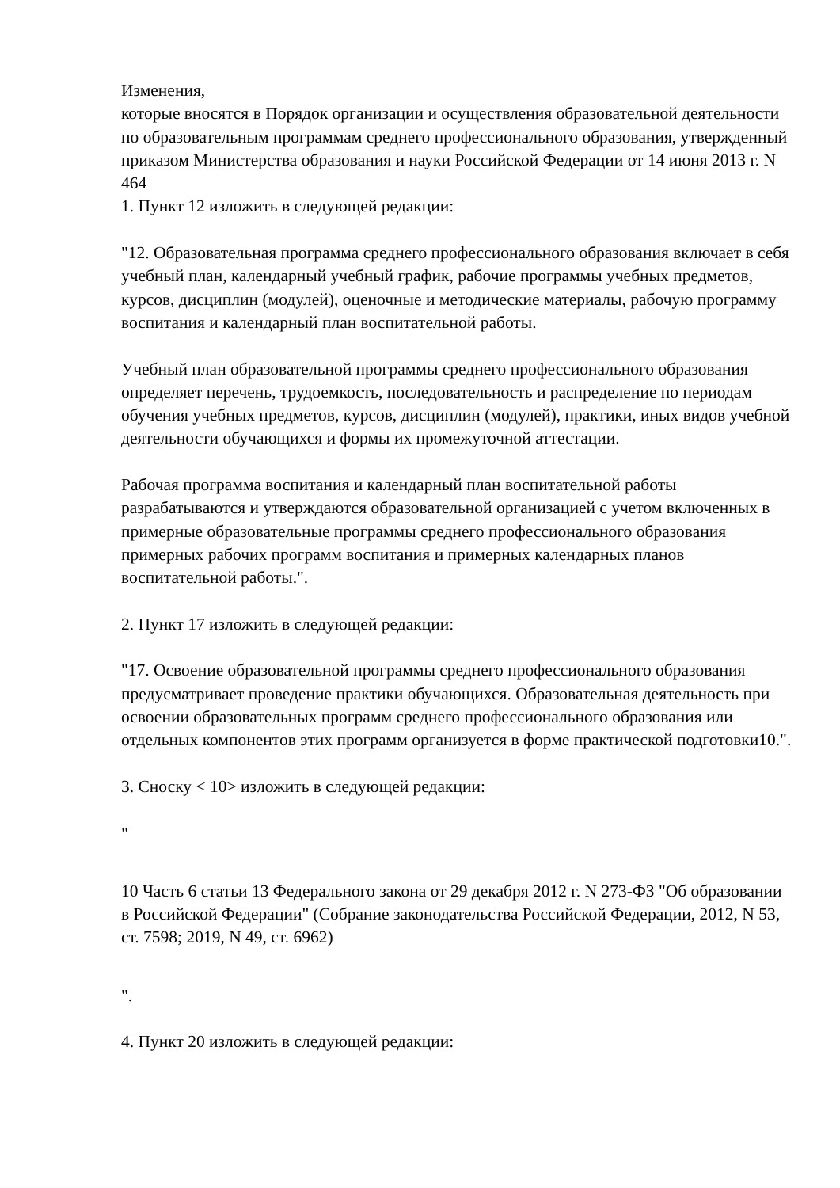Изменения,
которые вносятся в Порядок организации и осуществления образовательной деятельности по образовательным программам среднего профессионального образования, утвержденный приказом Министерства образования и науки Российской Федерации от 14 июня 2013 г. N 464
1. Пункт 12 изложить в следующей редакции:
"12. Образовательная программа среднего профессионального образования включает в себя учебный план, календарный учебный график, рабочие программы учебных предметов, курсов, дисциплин (модулей), оценочные и методические материалы, рабочую программу воспитания и календарный план воспитательной работы.
Учебный план образовательной программы среднего профессионального образования определяет перечень, трудоемкость, последовательность и распределение по периодам обучения учебных предметов, курсов, дисциплин (модулей), практики, иных видов учебной деятельности обучающихся и формы их промежуточной аттестации.
Рабочая программа воспитания и календарный план воспитательной работы разрабатываются и утверждаются образовательной организацией с учетом включенных в примерные образовательные программы среднего профессионального образования примерных рабочих программ воспитания и примерных календарных планов воспитательной работы.".
2. Пункт 17 изложить в следующей редакции:
"17. Освоение образовательной программы среднего профессионального образования предусматривает проведение практики обучающихся. Образовательная деятельность при освоении образовательных программ среднего профессионального образования или отдельных компонентов этих программ организуется в форме практической подготовки10.".
3. Сноску < 10> изложить в следующей редакции:
"
10 Часть 6 статьи 13 Федерального закона от 29 декабря 2012 г. N 273-ФЗ "Об образовании в Российской Федерации" (Собрание законодательства Российской Федерации, 2012, N 53, ст. 7598; 2019, N 49, ст. 6962)
".
4. Пункт 20 изложить в следующей редакции: